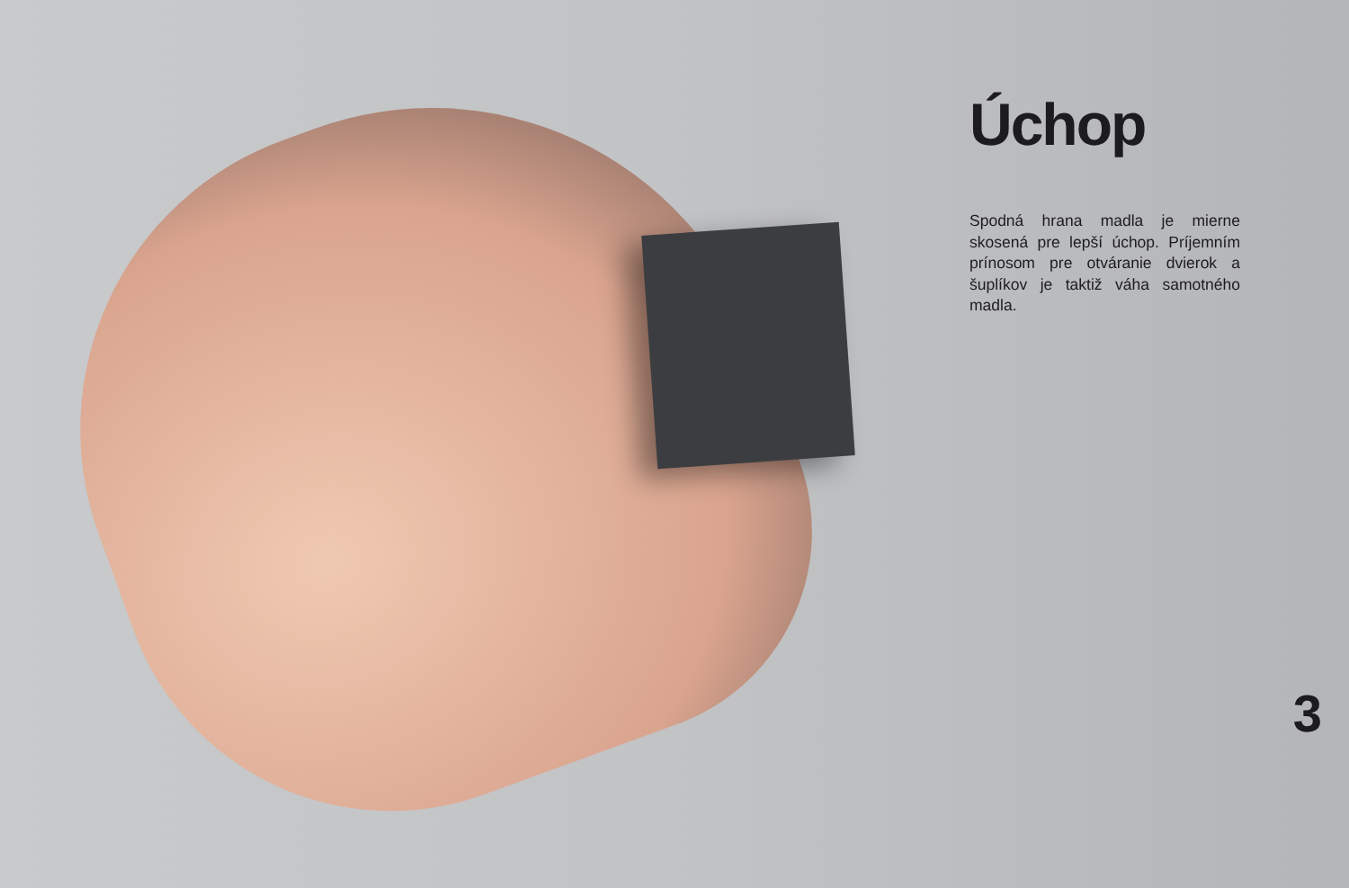Úchop
Spodná hrana madla je mierne skosená pre lepší úchop. Prí­jemním prínosom pre otváranie dvierok a šuplíkov je taktiž váha samotného madla.
3